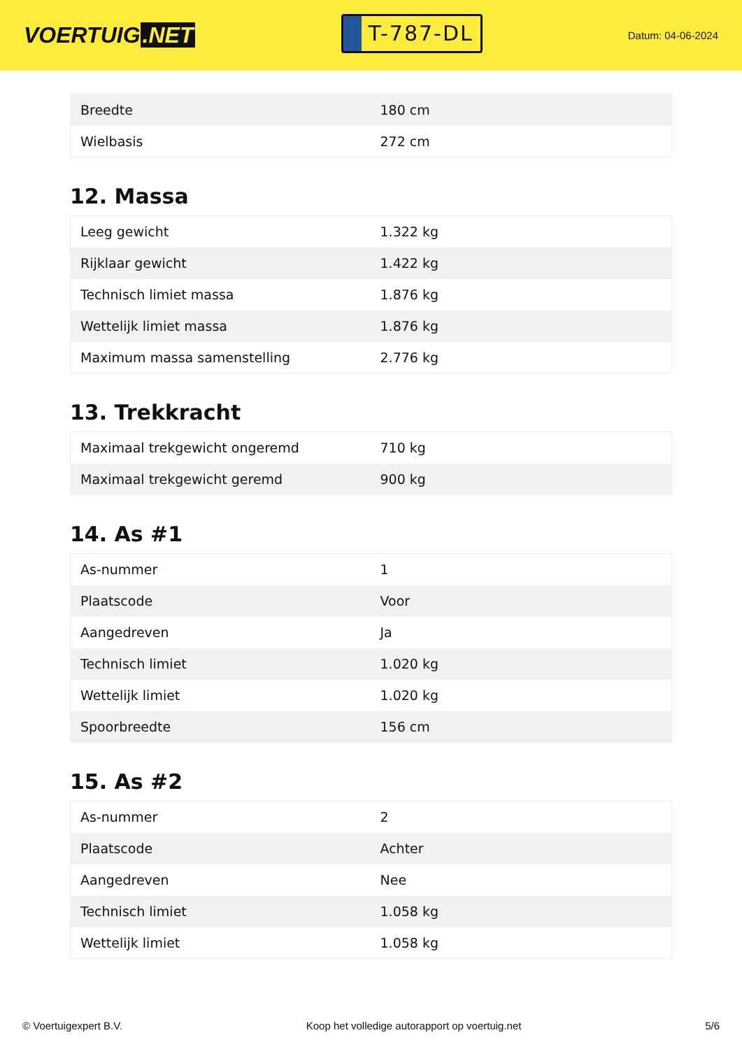VOERTUIG.NET
T-787-DL
Datum: 04-06-2024
| Breedte | 180 cm |
| Wielbasis | 272 cm |
12. Massa
| Leeg gewicht | 1.322 kg |
| Rijklaar gewicht | 1.422 kg |
| Technisch limiet massa | 1.876 kg |
| Wettelijk limiet massa | 1.876 kg |
| Maximum massa samenstelling | 2.776 kg |
13. Trekkracht
| Maximaal trekgewicht ongeremd | 710 kg |
| Maximaal trekgewicht geremd | 900 kg |
14. As #1
| As-nummer | 1 |
| Plaatscode | Voor |
| Aangedreven | Ja |
| Technisch limiet | 1.020 kg |
| Wettelijk limiet | 1.020 kg |
| Spoorbreedte | 156 cm |
15. As #2
| As-nummer | 2 |
| Plaatscode | Achter |
| Aangedreven | Nee |
| Technisch limiet | 1.058 kg |
| Wettelijk limiet | 1.058 kg |
© Voertuigexpert B.V. Koop het volledige autorapport op voertuig.net 5/6